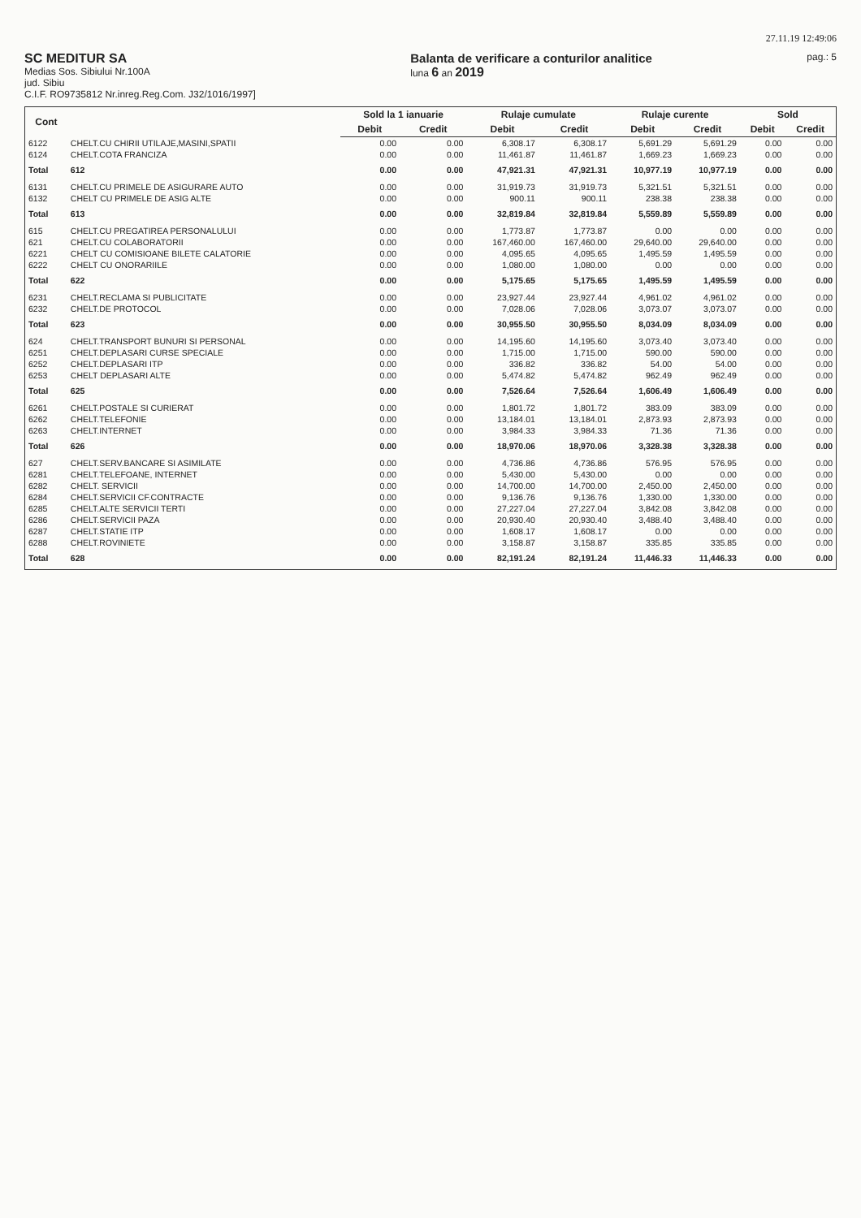27.11.19 12:49:06
SC MEDITUR SA
Medias Sos. Sibiului Nr.100A
jud. Sibiu
C.I.F. RO9735812 Nr.inreg.Reg.Com. J32/1016/1997]
Balanta de verificare a conturilor analitice
luna 6 an 2019
pag.: 5
| Cont | | Sold la 1 ianuarie | | Rulaje cumulate | | Rulaje curente | | Sold | |
| --- | --- | --- | --- | --- | --- | --- | --- | --- | --- |
| | | Debit | Credit | Debit | Credit | Debit | Credit | Debit | Credit |
| 6122 | CHELT.CU CHIRII UTILAJE,MASINI,SPATII | 0.00 | 0.00 | 6,308.17 | 6,308.17 | 5,691.29 | 5,691.29 | 0.00 | 0.00 |
| 6124 | CHELT.COTA FRANCIZA | 0.00 | 0.00 | 11,461.87 | 11,461.87 | 1,669.23 | 1,669.23 | 0.00 | 0.00 |
| Total | 612 | 0.00 | 0.00 | 47,921.31 | 47,921.31 | 10,977.19 | 10,977.19 | 0.00 | 0.00 |
| 6131 | CHELT.CU PRIMELE DE ASIGURARE AUTO | 0.00 | 0.00 | 31,919.73 | 31,919.73 | 5,321.51 | 5,321.51 | 0.00 | 0.00 |
| 6132 | CHELT CU PRIMELE DE ASIG ALTE | 0.00 | 0.00 | 900.11 | 900.11 | 238.38 | 238.38 | 0.00 | 0.00 |
| Total | 613 | 0.00 | 0.00 | 32,819.84 | 32,819.84 | 5,559.89 | 5,559.89 | 0.00 | 0.00 |
| 615 | CHELT.CU PREGATIREA PERSONALULUI | 0.00 | 0.00 | 1,773.87 | 1,773.87 | 0.00 | 0.00 | 0.00 | 0.00 |
| 621 | CHELT.CU COLABORATORII | 0.00 | 0.00 | 167,460.00 | 167,460.00 | 29,640.00 | 29,640.00 | 0.00 | 0.00 |
| 6221 | CHELT CU COMISIOANE BILETE CALATORIE | 0.00 | 0.00 | 4,095.65 | 4,095.65 | 1,495.59 | 1,495.59 | 0.00 | 0.00 |
| 6222 | CHELT CU ONORARIILE | 0.00 | 0.00 | 1,080.00 | 1,080.00 | 0.00 | 0.00 | 0.00 | 0.00 |
| Total | 622 | 0.00 | 0.00 | 5,175.65 | 5,175.65 | 1,495.59 | 1,495.59 | 0.00 | 0.00 |
| 6231 | CHELT.RECLAMA SI PUBLICITATE | 0.00 | 0.00 | 23,927.44 | 23,927.44 | 4,961.02 | 4,961.02 | 0.00 | 0.00 |
| 6232 | CHELT.DE PROTOCOL | 0.00 | 0.00 | 7,028.06 | 7,028.06 | 3,073.07 | 3,073.07 | 0.00 | 0.00 |
| Total | 623 | 0.00 | 0.00 | 30,955.50 | 30,955.50 | 8,034.09 | 8,034.09 | 0.00 | 0.00 |
| 624 | CHELT.TRANSPORT BUNURI SI PERSONAL | 0.00 | 0.00 | 14,195.60 | 14,195.60 | 3,073.40 | 3,073.40 | 0.00 | 0.00 |
| 6251 | CHELT.DEPLASARI CURSE SPECIALE | 0.00 | 0.00 | 1,715.00 | 1,715.00 | 590.00 | 590.00 | 0.00 | 0.00 |
| 6252 | CHELT.DEPLASARI ITP | 0.00 | 0.00 | 336.82 | 336.82 | 54.00 | 54.00 | 0.00 | 0.00 |
| 6253 | CHELT DEPLASARI ALTE | 0.00 | 0.00 | 5,474.82 | 5,474.82 | 962.49 | 962.49 | 0.00 | 0.00 |
| Total | 625 | 0.00 | 0.00 | 7,526.64 | 7,526.64 | 1,606.49 | 1,606.49 | 0.00 | 0.00 |
| 6261 | CHELT.POSTALE SI CURIERAT | 0.00 | 0.00 | 1,801.72 | 1,801.72 | 383.09 | 383.09 | 0.00 | 0.00 |
| 6262 | CHELT.TELEFONIE | 0.00 | 0.00 | 13,184.01 | 13,184.01 | 2,873.93 | 2,873.93 | 0.00 | 0.00 |
| 6263 | CHELT.INTERNET | 0.00 | 0.00 | 3,984.33 | 3,984.33 | 71.36 | 71.36 | 0.00 | 0.00 |
| Total | 626 | 0.00 | 0.00 | 18,970.06 | 18,970.06 | 3,328.38 | 3,328.38 | 0.00 | 0.00 |
| 627 | CHELT.SERV.BANCARE SI ASIMILATE | 0.00 | 0.00 | 4,736.86 | 4,736.86 | 576.95 | 576.95 | 0.00 | 0.00 |
| 6281 | CHELT.TELEFOANE, INTERNET | 0.00 | 0.00 | 5,430.00 | 5,430.00 | 0.00 | 0.00 | 0.00 | 0.00 |
| 6282 | CHELT. SERVICII | 0.00 | 0.00 | 14,700.00 | 14,700.00 | 2,450.00 | 2,450.00 | 0.00 | 0.00 |
| 6284 | CHELT.SERVICII CF.CONTRACTE | 0.00 | 0.00 | 9,136.76 | 9,136.76 | 1,330.00 | 1,330.00 | 0.00 | 0.00 |
| 6285 | CHELT.ALTE SERVICII TERTI | 0.00 | 0.00 | 27,227.04 | 27,227.04 | 3,842.08 | 3,842.08 | 0.00 | 0.00 |
| 6286 | CHELT.SERVICII PAZA | 0.00 | 0.00 | 20,930.40 | 20,930.40 | 3,488.40 | 3,488.40 | 0.00 | 0.00 |
| 6287 | CHELT.STATIE ITP | 0.00 | 0.00 | 1,608.17 | 1,608.17 | 0.00 | 0.00 | 0.00 | 0.00 |
| 6288 | CHELT.ROVINIETE | 0.00 | 0.00 | 3,158.87 | 3,158.87 | 335.85 | 335.85 | 0.00 | 0.00 |
| Total | 628 | 0.00 | 0.00 | 82,191.24 | 82,191.24 | 11,446.33 | 11,446.33 | 0.00 | 0.00 |